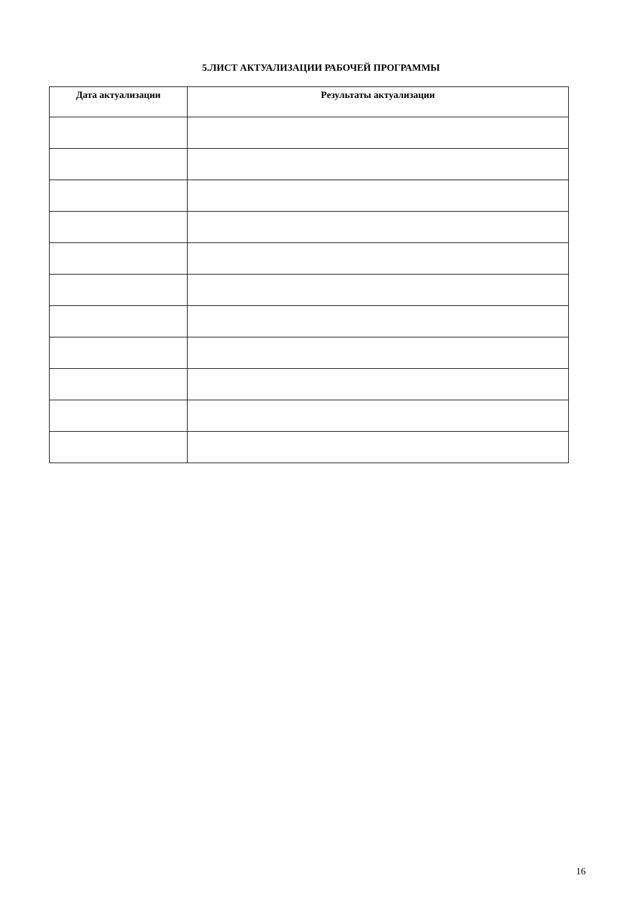5.ЛИСТ АКТУАЛИЗАЦИИ РАБОЧЕЙ ПРОГРАММЫ
| Дата актуализации | Результаты актуализации |
| --- | --- |
16